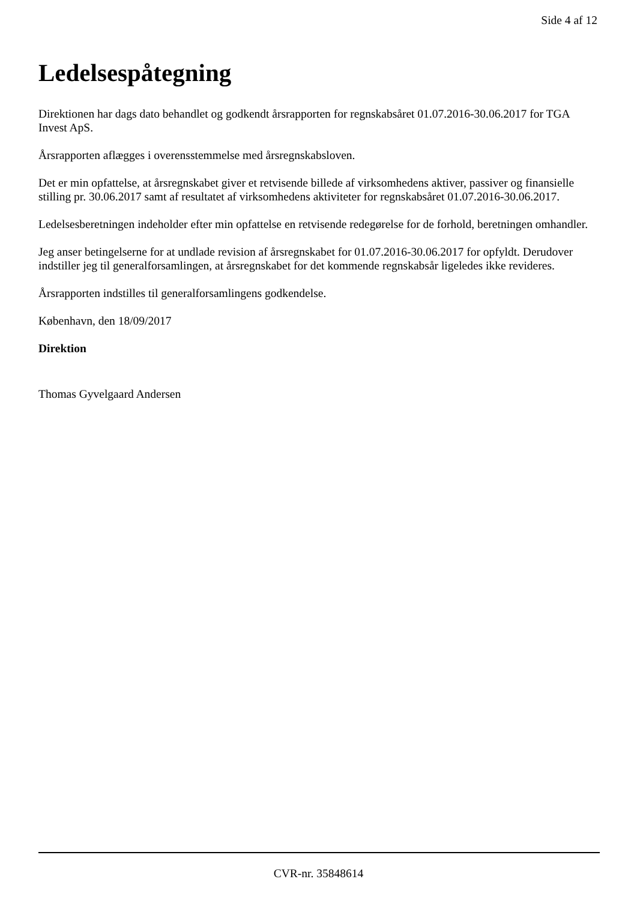Side 4 af 12
Ledelsespåtegning
Direktionen har dags dato behandlet og godkendt årsrapporten for regnskabsåret 01.07.2016-30.06.2017 for TGA Invest ApS.
Årsrapporten aflægges i overensstemmelse med årsregnskabsloven.
Det er min opfattelse, at årsregnskabet giver et retvisende billede af virksomhedens aktiver, passiver og finansielle stilling pr. 30.06.2017 samt af resultatet af virksomhedens aktiviteter for regnskabsåret 01.07.2016-30.06.2017.
Ledelsesberetningen indeholder efter min opfattelse en retvisende redegørelse for de forhold, beretningen omhandler.
Jeg anser betingelserne for at undlade revision af årsregnskabet for 01.07.2016-30.06.2017 for opfyldt. Derudover indstiller jeg til generalforsamlingen, at årsregnskabet for det kommende regnskabsår ligeledes ikke revideres.
Årsrapporten indstilles til generalforsamlingens godkendelse.
København, den 18/09/2017
Direktion
Thomas Gyvelgaard Andersen
CVR-nr. 35848614